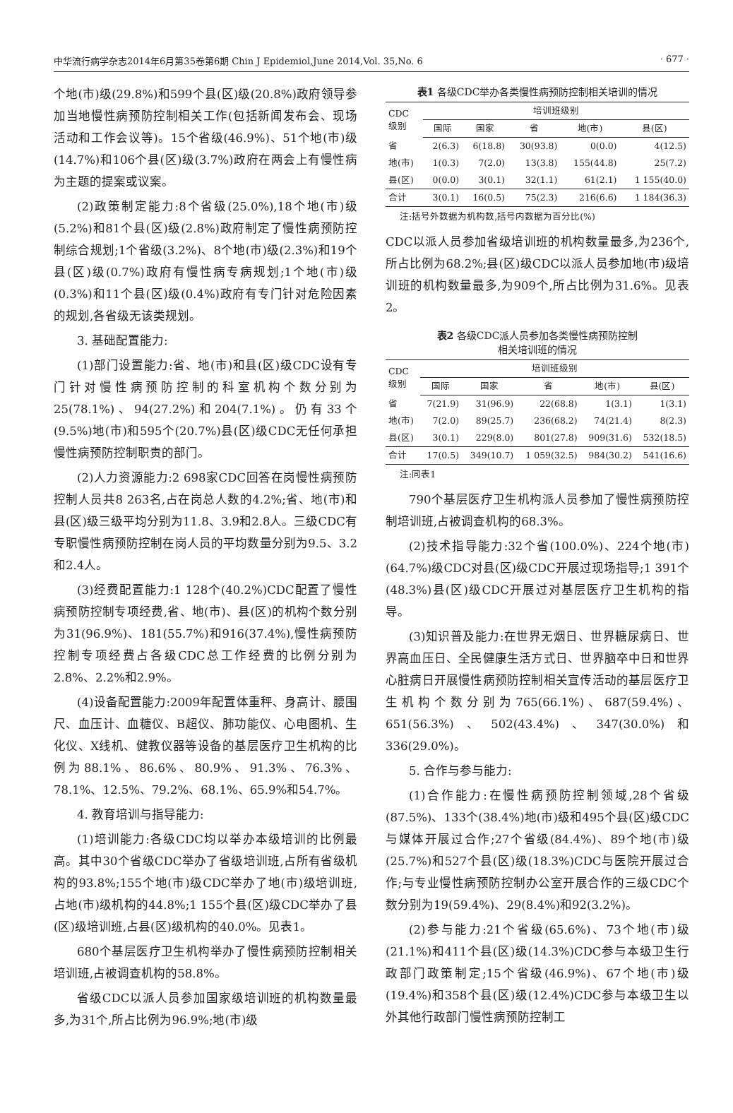中华流行病学杂志2014年6月第35卷第6期 Chin J Epidemiol,June 2014,Vol. 35,No. 6 · 677 ·
个地(市)级(29.8%)和599个县(区)级(20.8%)政府领导参加当地慢性病预防控制相关工作(包括新闻发布会、现场活动和工作会议等)。15个省级(46.9%)、51个地(市)级(14.7%)和106个县(区)级(3.7%)政府在两会上有慢性病为主题的提案或议案。
(2)政策制定能力:8个省级(25.0%),18个地(市)级(5.2%)和81个县(区)级(2.8%)政府制定了慢性病预防控制综合规划;1个省级(3.2%)、8个地(市)级(2.3%)和19个县(区)级(0.7%)政府有慢性病专病规划;1个地(市)级(0.3%)和11个县(区)级(0.4%)政府有专门针对危险因素的规划,各省级无该类规划。
3. 基础配置能力:
(1)部门设置能力:省、地(市)和县(区)级CDC设有专门针对慢性病预防控制的科室机构个数分别为25(78.1%)、94(27.2%)和204(7.1%)。仍有33个(9.5%)地(市)和595个(20.7%)县(区)级CDC无任何承担慢性病预防控制职责的部门。
(2)人力资源能力:2 698家CDC回答在岗慢性病预防控制人员共8 263名,占在岗总人数的4.2%;省、地(市)和县(区)级三级平均分别为11.8、3.9和2.8人。三级CDC有专职慢性病预防控制在岗人员的平均数量分别为9.5、3.2和2.4人。
(3)经费配置能力:1 128个(40.2%)CDC配置了慢性病预防控制专项经费,省、地(市)、县(区)的机构个数分别为31(96.9%)、181(55.7%)和916(37.4%),慢性病预防控制专项经费占各级CDC总工作经费的比例分别为2.8%、2.2%和2.9%。
(4)设备配置能力:2009年配置体重秤、身高计、腰围尺、血压计、血糖仪、B超仪、肺功能仪、心电图机、生化仪、X线机、健教仪器等设备的基层医疗卫生机构的比例为88.1%、86.6%、80.9%、91.3%、76.3%、78.1%、12.5%、79.2%、68.1%、65.9%和54.7%。
4. 教育培训与指导能力:
(1)培训能力:各级CDC均以举办本级培训的比例最高。其中30个省级CDC举办了省级培训班,占所有省级机构的93.8%;155个地(市)级CDC举办了地(市)级培训班,占地(市)级机构的44.8%;1 155个县(区)级CDC举办了县(区)级培训班,占县(区)级机构的40.0%。见表1。
680个基层医疗卫生机构举办了慢性病预防控制相关培训班,占被调查机构的58.8%。
省级CDC以派人员参加国家级培训班的机构数量最多,为31个,所占比例为96.9%;地(市)级
表1 各级CDC举办各类慢性病预防控制相关培训的情况
| CDC 级别 | 培训班级别 | | | | |
| --- | --- | --- | --- | --- | --- |
| | 国际 | 国家 | 省 | 地(市) | 县(区) |
| 省 | 2(6.3) | 6(18.8) | 30(93.8) | 0(0.0) | 4(12.5) |
| 地(市) | 1(0.3) | 7(2.0) | 13(3.8) | 155(44.8) | 25(7.2) |
| 县(区) | 0(0.0) | 3(0.1) | 32(1.1) | 61(2.1) | 1 155(40.0) |
| 合计 | 3(0.1) | 16(0.5) | 75(2.3) | 216(6.6) | 1 184(36.3) |
注:括号外数据为机构数,括号内数据为百分比(%)
CDC以派人员参加省级培训班的机构数量最多,为236个,所占比例为68.2%;县(区)级CDC以派人员参加地(市)级培训班的机构数量最多,为909个,所占比例为31.6%。见表2。
表2 各级CDC派人员参加各类慢性病预防控制
相关培训班的情况
| CDC 级别 | 培训班级别 | | | | |
| --- | --- | --- | --- | --- | --- |
| | 国际 | 国家 | 省 | 地(市) | 县(区) |
| 省 | 7(21.9) | 31(96.9) | 22(68.8) | 1(3.1) | 1(3.1) |
| 地(市) | 7(2.0) | 89(25.7) | 236(68.2) | 74(21.4) | 8(2.3) |
| 县(区) | 3(0.1) | 229(8.0) | 801(27.8) | 909(31.6) | 532(18.5) |
| 合计 | 17(0.5) | 349(10.7) | 1 059(32.5) | 984(30.2) | 541(16.6) |
注:同表1
790个基层医疗卫生机构派人员参加了慢性病预防控制培训班,占被调查机构的68.3%。
(2)技术指导能力:32个省(100.0%)、224个地(市)(64.7%)级CDC对县(区)级CDC开展过现场指导;1 391个(48.3%)县(区)级CDC开展过对基层医疗卫生机构的指导。
(3)知识普及能力:在世界无烟日、世界糖尿病日、世界高血压日、全民健康生活方式日、世界脑卒中日和世界心脏病日开展慢性病预防控制相关宣传活动的基层医疗卫生机构个数分别为765(66.1%)、687(59.4%)、651(56.3%)、502(43.4%)、347(30.0%)和336(29.0%)。
5. 合作与参与能力:
(1)合作能力:在慢性病预防控制领域,28个省级(87.5%)、133个(38.4%)地(市)级和495个县(区)级CDC与媒体开展过合作;27个省级(84.4%)、89个地(市)级(25.7%)和527个县(区)级(18.3%)CDC与医院开展过合作;与专业慢性病预防控制办公室开展合作的三级CDC个数分别为19(59.4%)、29(8.4%)和92(3.2%)。
(2)参与能力:21个省级(65.6%)、73个地(市)级(21.1%)和411个县(区)级(14.3%)CDC参与本级卫生行政部门政策制定;15个省级(46.9%)、67个地(市)级(19.4%)和358个县(区)级(12.4%)CDC参与本级卫生以外其他行政部门慢性病预防控制工